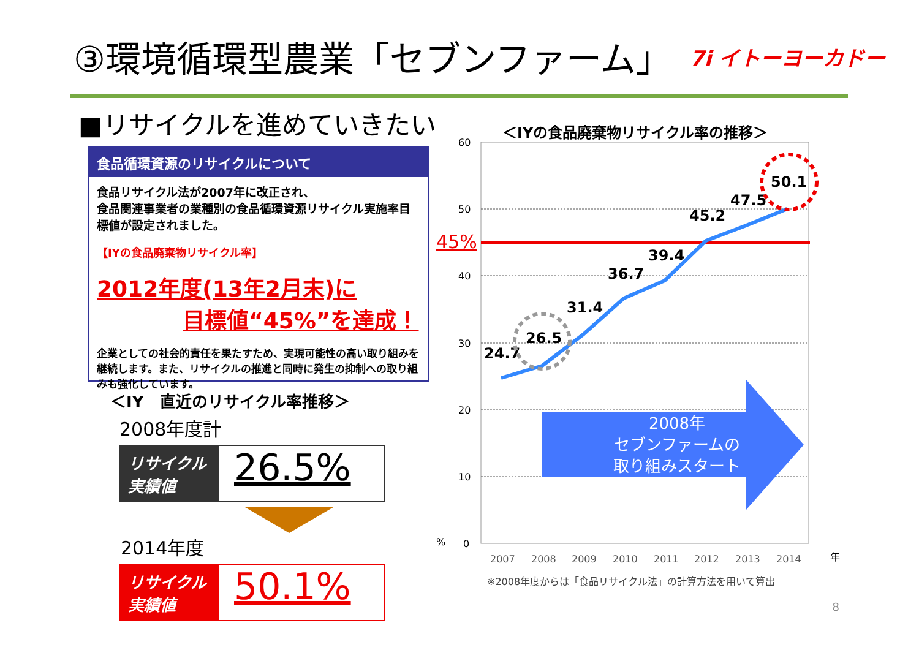③環境循環型農業「セブンファーム」 7i イトーヨーカドー
■リサイクルを進めていきたい
食品循環資源のリサイクルについて
食品リサイクル法が2007年に改正され、
食品関連事業者の業種別の食品循環資源リサイクル実施率目標値が設定されました。
【IYの食品廃棄物リサイクル率】
2012年度(13年2月末)に
目標値“45%”を達成！
企業としての社会的責任を果たすため、実現可能性の高い取り組みを継続します。また、リサイクルの推進と同時に発生の抑制への取り組みも強化しています。
＜IY　直近のリサイクル率推移＞
2008年度計
リサイクル
実績値
26.5%
2014年度
リサイクル
実績値
50.1%
＜IYの食品廃棄物リサイクル率の推移＞
60
50
40
30
20
10
0
%
45%
2008年
セブンファームの
取り組みスタート
24.7
26.5
31.4
36.7
39.4
45.2
47.5
50.1
2007
2008
2009
2010
2011
2012
2013
2014
年
※2008年度からは「食品リサイクル法」の計算方法を用いて算出
8